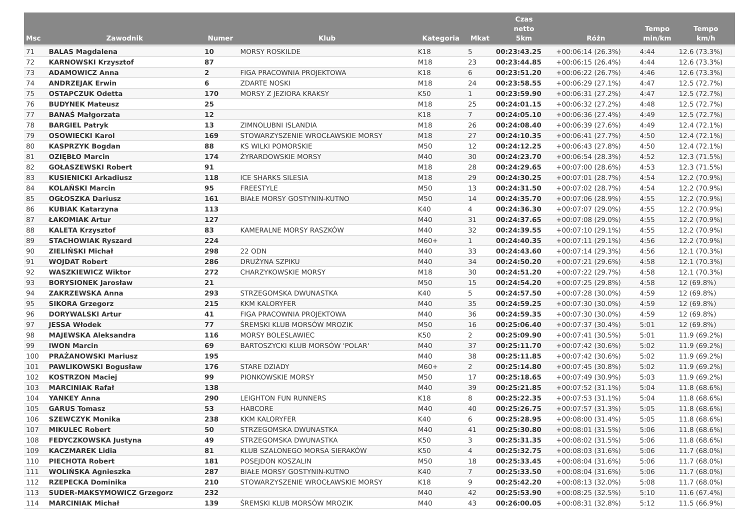| Msc | Zawodnik | Numer | Klub | Kategoria | Mkat | Czas netto 5km | Różn | Tempo min/km | Tempo km/h |
| --- | --- | --- | --- | --- | --- | --- | --- | --- | --- |
| 71 | BALAS Magdalena | 10 | MORSY ROSKILDE | K18 | 5 | 00:23:43.25 | +00:06:14 (26.3%) | 4:44 | 12.6 (73.3%) |
| 72 | KARNOWSKI Krzysztof | 87 | | M18 | 23 | 00:23:44.85 | +00:06:15 (26.4%) | 4:44 | 12.6 (73.3%) |
| 73 | ADAMOWICZ Anna | 2 | FIGA PRACOWNIA PROJEKTOWA | K18 | 6 | 00:23:51.20 | +00:06:22 (26.7%) | 4:46 | 12.6 (73.3%) |
| 74 | ANDRZEJAK Erwin | 6 | ZDARTE NOSKI | M18 | 24 | 00:23:58.55 | +00:06:29 (27.1%) | 4:47 | 12.5 (72.7%) |
| 75 | OSTAPCZUK Odetta | 170 | MORSY Z JEZIORA KRAKSY | K50 | 1 | 00:23:59.90 | +00:06:31 (27.2%) | 4:47 | 12.5 (72.7%) |
| 76 | BUDYNEK Mateusz | 25 | | M18 | 25 | 00:24:01.15 | +00:06:32 (27.2%) | 4:48 | 12.5 (72.7%) |
| 77 | BANAŚ Małgorzata | 12 | | K18 | 7 | 00:24:05.10 | +00:06:36 (27.4%) | 4:49 | 12.5 (72.7%) |
| 78 | BARGIEL Patryk | 13 | ZIMNOLUBNI ISLANDIA | M18 | 26 | 00:24:08.40 | +00:06:39 (27.6%) | 4:49 | 12.4 (72.1%) |
| 79 | OSOWIECKI Karol | 169 | STOWARZYSZENIE WROCŁAWSKIE MORSY | M18 | 27 | 00:24:10.35 | +00:06:41 (27.7%) | 4:50 | 12.4 (72.1%) |
| 80 | KASPRZYK Bogdan | 88 | KS WILKI POMORSKIE | M50 | 12 | 00:24:12.25 | +00:06:43 (27.8%) | 4:50 | 12.4 (72.1%) |
| 81 | OZIĘBŁO Marcin | 174 | ŻYRARDOWSKIE MORSY | M40 | 30 | 00:24:23.70 | +00:06:54 (28.3%) | 4:52 | 12.3 (71.5%) |
| 82 | GOŁASZEWSKI Robert | 91 | | M18 | 28 | 00:24:29.65 | +00:07:00 (28.6%) | 4:53 | 12.3 (71.5%) |
| 83 | KUSIENICKI Arkadiusz | 118 | ICE SHARKS SILESIA | M18 | 29 | 00:24:30.25 | +00:07:01 (28.7%) | 4:54 | 12.2 (70.9%) |
| 84 | KOLAŃSKI Marcin | 95 | FREESTYLE | M50 | 13 | 00:24:31.50 | +00:07:02 (28.7%) | 4:54 | 12.2 (70.9%) |
| 85 | OGŁOSZKA Dariusz | 161 | BIAŁE MORSY GOSTYNIN-KUTNO | M50 | 14 | 00:24:35.70 | +00:07:06 (28.9%) | 4:55 | 12.2 (70.9%) |
| 86 | KUBIAK Katarzyna | 113 | | K40 | 4 | 00:24:36.30 | +00:07:07 (29.0%) | 4:55 | 12.2 (70.9%) |
| 87 | ŁAKOMIAK Artur | 127 | | M40 | 31 | 00:24:37.65 | +00:07:08 (29.0%) | 4:55 | 12.2 (70.9%) |
| 88 | KALETA Krzysztof | 83 | KAMERALNE MORSY RASZKÓW | M40 | 32 | 00:24:39.55 | +00:07:10 (29.1%) | 4:55 | 12.2 (70.9%) |
| 89 | STACHOWIAK Ryszard | 224 | | M60+ | 1 | 00:24:40.35 | +00:07:11 (29.1%) | 4:56 | 12.2 (70.9%) |
| 90 | ZIELIŃSKI Michał | 298 | 22 ODN | M40 | 33 | 00:24:43.60 | +00:07:14 (29.3%) | 4:56 | 12.1 (70.3%) |
| 91 | WOJDAT Robert | 286 | DRUŻYNA SZPIKU | M40 | 34 | 00:24:50.20 | +00:07:21 (29.6%) | 4:58 | 12.1 (70.3%) |
| 92 | WASZKIEWICZ Wiktor | 272 | CHARZYKOWSKIE MORSY | M18 | 30 | 00:24:51.20 | +00:07:22 (29.7%) | 4:58 | 12.1 (70.3%) |
| 93 | BORYSIONEK Jarosław | 21 | | M50 | 15 | 00:24:54.20 | +00:07:25 (29.8%) | 4:58 | 12 (69.8%) |
| 94 | ZAKRZEWSKA Anna | 293 | STRZEGOMSKA DWUNASTKA | K40 | 5 | 00:24:57.50 | +00:07:28 (30.0%) | 4:59 | 12 (69.8%) |
| 95 | SIKORA Grzegorz | 215 | KKM KALORYFER | M40 | 35 | 00:24:59.25 | +00:07:30 (30.0%) | 4:59 | 12 (69.8%) |
| 96 | DORYWALSKI Artur | 41 | FIGA PRACOWNIA PROJEKTOWA | M40 | 36 | 00:24:59.35 | +00:07:30 (30.0%) | 4:59 | 12 (69.8%) |
| 97 | JESSA Włodek | 77 | ŚREMSKI KLUB MORSÓW MROZIK | M50 | 16 | 00:25:06.40 | +00:07:37 (30.4%) | 5:01 | 12 (69.8%) |
| 98 | MAJEWSKA Aleksandra | 116 | MORSY BOLESLAWIEC | K50 | 2 | 00:25:09.90 | +00:07:41 (30.5%) | 5:01 | 11.9 (69.2%) |
| 99 | IWON Marcin | 69 | BARTOSZYCKI KLUB MORSÓW 'POLAR' | M40 | 37 | 00:25:11.70 | +00:07:42 (30.6%) | 5:02 | 11.9 (69.2%) |
| 100 | PRAŻANOWSKI Mariusz | 195 | | M40 | 38 | 00:25:11.85 | +00:07:42 (30.6%) | 5:02 | 11.9 (69.2%) |
| 101 | PAWLIKOWSKI Bogusław | 176 | STARE DZIADY | M60+ | 2 | 00:25:14.80 | +00:07:45 (30.8%) | 5:02 | 11.9 (69.2%) |
| 102 | KOSTRZON Maciej | 99 | PIONKOWSKIE MORSY | M50 | 17 | 00:25:18.65 | +00:07:49 (30.9%) | 5:03 | 11.9 (69.2%) |
| 103 | MARCINIAK Rafał | 138 | | M40 | 39 | 00:25:21.85 | +00:07:52 (31.1%) | 5:04 | 11.8 (68.6%) |
| 104 | YANKEY Anna | 290 | LEIGHTON FUN RUNNERS | K18 | 8 | 00:25:22.35 | +00:07:53 (31.1%) | 5:04 | 11.8 (68.6%) |
| 105 | GARUS Tomasz | 53 | HABCORE | M40 | 40 | 00:25:26.75 | +00:07:57 (31.3%) | 5:05 | 11.8 (68.6%) |
| 106 | SZEWCZYK Monika | 238 | KKM KALORYFER | K40 | 6 | 00:25:28.95 | +00:08:00 (31.4%) | 5:05 | 11.8 (68.6%) |
| 107 | MIKULEC Robert | 50 | STRZEGOMSKA DWUNASTKA | M40 | 41 | 00:25:30.80 | +00:08:01 (31.5%) | 5:06 | 11.8 (68.6%) |
| 108 | FEDYCZKOWSKA Justyna | 49 | STRZEGOMSKA DWUNASTKA | K50 | 3 | 00:25:31.35 | +00:08:02 (31.5%) | 5:06 | 11.8 (68.6%) |
| 109 | KACZMAREK Lidia | 81 | KLUB SZALONEGO MORSA SIERAKÓW | K50 | 4 | 00:25:32.75 | +00:08:03 (31.6%) | 5:06 | 11.7 (68.0%) |
| 110 | PIECHOTA Robert | 181 | POSEJDON KOSZALIN | M50 | 18 | 00:25:33.45 | +00:08:04 (31.6%) | 5:06 | 11.7 (68.0%) |
| 111 | WOLIŃSKA Agnieszka | 287 | BIAŁE MORSY GOSTYNIN-KUTNO | K40 | 7 | 00:25:33.50 | +00:08:04 (31.6%) | 5:06 | 11.7 (68.0%) |
| 112 | RZEPECKA Dominika | 210 | STOWARZYSZENIE WROCŁAWSKIE MORSY | K18 | 9 | 00:25:42.20 | +00:08:13 (32.0%) | 5:08 | 11.7 (68.0%) |
| 113 | SUDER-MAKSYMOWICZ Grzegorz | 232 | | M40 | 42 | 00:25:53.90 | +00:08:25 (32.5%) | 5:10 | 11.6 (67.4%) |
| 114 | MARCINIAK Michał | 139 | ŚREMSKI KLUB MORSÓW MROZIK | M40 | 43 | 00:26:00.05 | +00:08:31 (32.8%) | 5:12 | 11.5 (66.9%) |